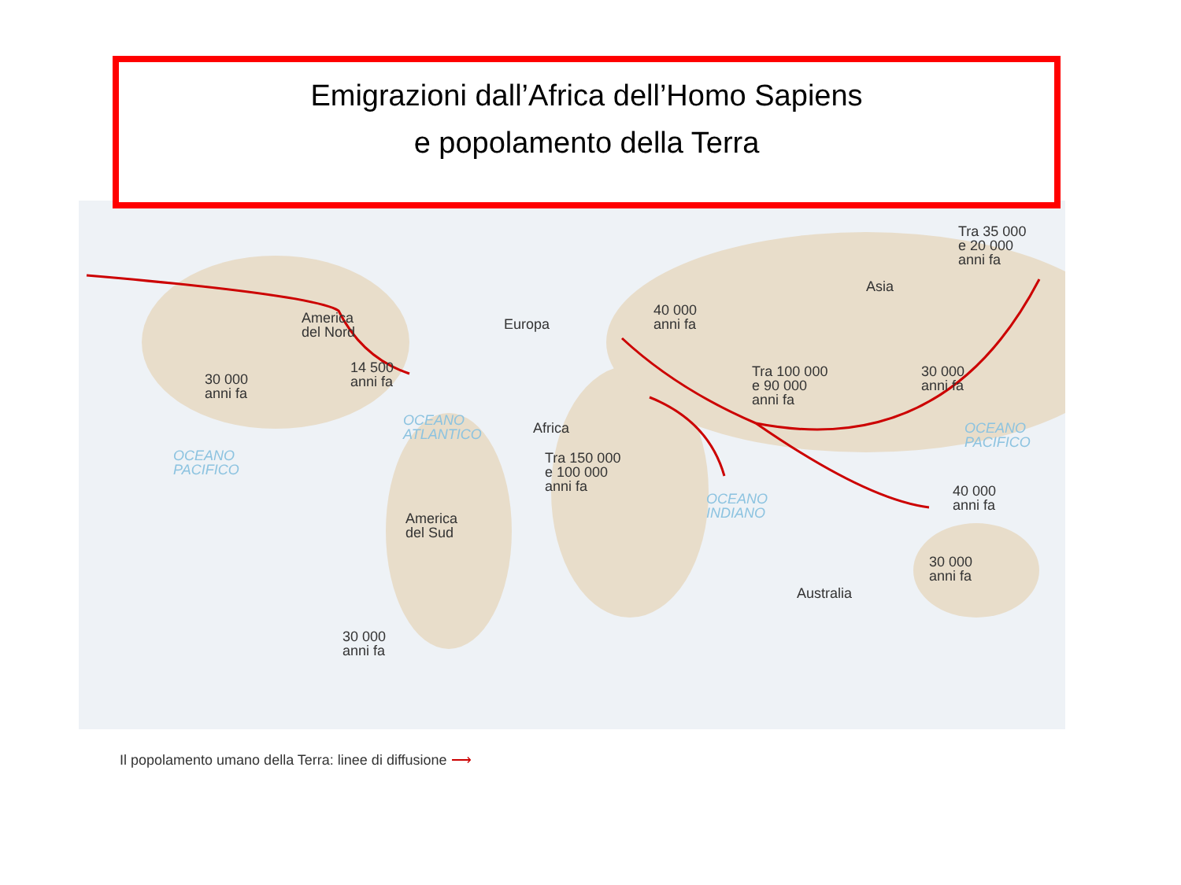Tra 35 000
e 20 000
anni fa
Asia
40 000
anni fa
America
del Nord
Europa
14 500
anni fa
30 000
anni fa
Tra 100 000
e 90 000
anni fa
30 000
anni fa
OCEANO
ATLANTICO
OCEANO
PACIFICO
Africa
OCEANO
PACIFICO
Tra 150 000
e 100 000
anni fa
OCEANO
INDIANO
40 000
anni fa
America
del Sud
30 000
anni fa
Australia
30 000
anni fa
Emigrazioni dall’Africa dell’Homo Sapiens
e popolamento della Terra
Il popolamento umano della Terra: linee di diffusione ⟶